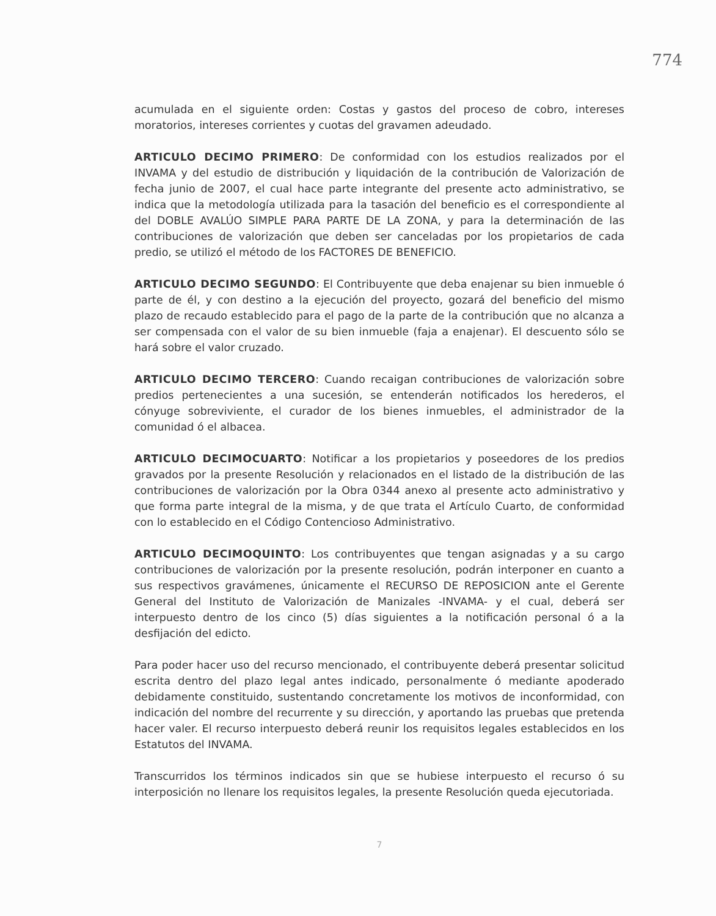774
acumulada en el siguiente orden: Costas y gastos del proceso de cobro, intereses moratorios, intereses corrientes y cuotas del gravamen adeudado.
ARTICULO DECIMO PRIMERO: De conformidad con los estudios realizados por el INVAMA y del estudio de distribución y liquidación de la contribución de Valorización de fecha junio de 2007, el cual hace parte integrante del presente acto administrativo, se indica que la metodología utilizada para la tasación del beneficio es el correspondiente al del DOBLE AVALÚO SIMPLE PARA PARTE DE LA ZONA, y para la determinación de las contribuciones de valorización que deben ser canceladas por los propietarios de cada predio, se utilizó el método de los FACTORES DE BENEFICIO.
ARTICULO DECIMO SEGUNDO: El Contribuyente que deba enajenar su bien inmueble ó parte de él, y con destino a la ejecución del proyecto, gozará del beneficio del mismo plazo de recaudo establecido para el pago de la parte de la contribución que no alcanza a ser compensada con el valor de su bien inmueble (faja a enajenar). El descuento sólo se hará sobre el valor cruzado.
ARTICULO DECIMO TERCERO: Cuando recaigan contribuciones de valorización sobre predios pertenecientes a una sucesión, se entenderán notificados los herederos, el cónyuge sobreviviente, el curador de los bienes inmuebles, el administrador de la comunidad ó el albacea.
ARTICULO DECIMOCUARTO: Notificar a los propietarios y poseedores de los predios gravados por la presente Resolución y relacionados en el listado de la distribución de las contribuciones de valorización por la Obra 0344 anexo al presente acto administrativo y que forma parte integral de la misma, y de que trata el Artículo Cuarto, de conformidad con lo establecido en el Código Contencioso Administrativo.
ARTICULO DECIMOQUINTO: Los contribuyentes que tengan asignadas y a su cargo contribuciones de valorización por la presente resolución, podrán interponer en cuanto a sus respectivos gravámenes, únicamente el RECURSO DE REPOSICION ante el Gerente General del Instituto de Valorización de Manizales -INVAMA- y el cual, deberá ser interpuesto dentro de los cinco (5) días siguientes a la notificación personal ó a la desfijación del edicto.
Para poder hacer uso del recurso mencionado, el contribuyente deberá presentar solicitud escrita dentro del plazo legal antes indicado, personalmente ó mediante apoderado debidamente constituido, sustentando concretamente los motivos de inconformidad, con indicación del nombre del recurrente y su dirección, y aportando las pruebas que pretenda hacer valer. El recurso interpuesto deberá reunir los requisitos legales establecidos en los Estatutos del INVAMA.
Transcurridos los términos indicados sin que se hubiese interpuesto el recurso ó su interposición no llenare los requisitos legales, la presente Resolución queda ejecutoriada.
7